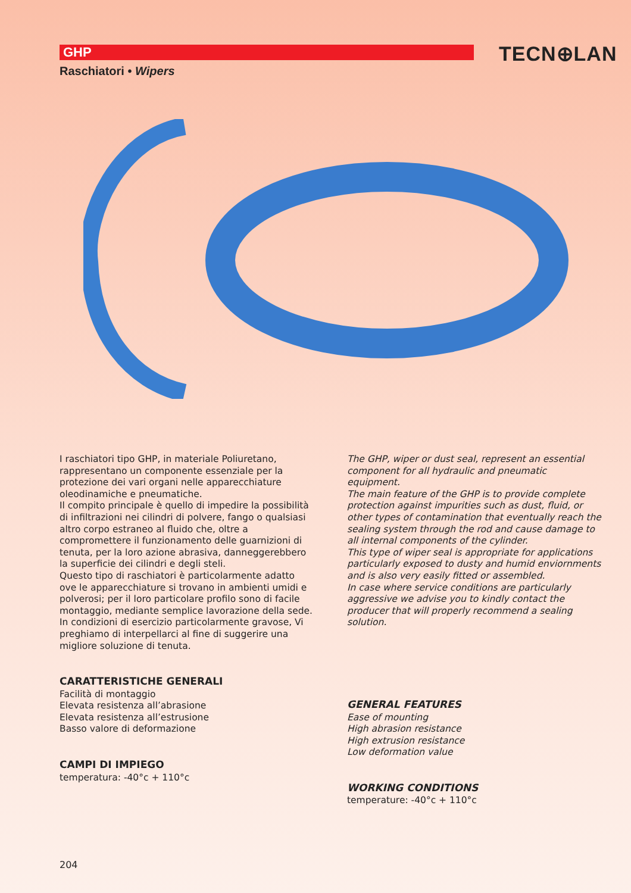GHP TECN⊕LAN
Raschiatori • Wipers
I raschiatori tipo GHP, in materiale Poliuretano, rappresentano un componente essenziale per la protezione dei vari organi nelle apparecchiature oleodinamiche e pneumatiche.
Il compito principale è quello di impedire la possibilità di infiltrazioni nei cilindri di polvere, fango o qualsiasi altro corpo estraneo al fluido che, oltre a compromettere il funzionamento delle guarnizioni di tenuta, per la loro azione abrasiva, danneggerebbero la superficie dei cilindri e degli steli.
Questo tipo di raschiatori è particolarmente adatto ove le apparecchiature si trovano in ambienti umidi e polverosi; per il loro particolare profilo sono di facile montaggio, mediante semplice lavorazione della sede.
In condizioni di esercizio particolarmente gravose, Vi preghiamo di interpellarci al fine di suggerire una migliore soluzione di tenuta.
CARATTERISTICHE GENERALI
Facilità di montaggio
Elevata resistenza all’abrasione
Elevata resistenza all’estrusione
Basso valore di deformazione
CAMPI DI IMPIEGO
temperatura: -40°c + 110°c
The GHP, wiper or dust seal, represent an essential component for all hydraulic and pneumatic equipment.
The main feature of the GHP is to provide complete protection against impurities such as dust, fluid, or other types of contamination that eventually reach the sealing system through the rod and cause damage to all internal components of the cylinder.
This type of wiper seal is appropriate for applications particularly exposed to dusty and humid enviornments and is also very easily fitted or assembled.
In case where service conditions are particularly aggressive we advise you to kindly contact the producer that will properly recommend a sealing solution.
GENERAL FEATURES
Ease of mounting
High abrasion resistance
High extrusion resistance
Low deformation value
WORKING CONDITIONS
temperature: -40°c + 110°c
204